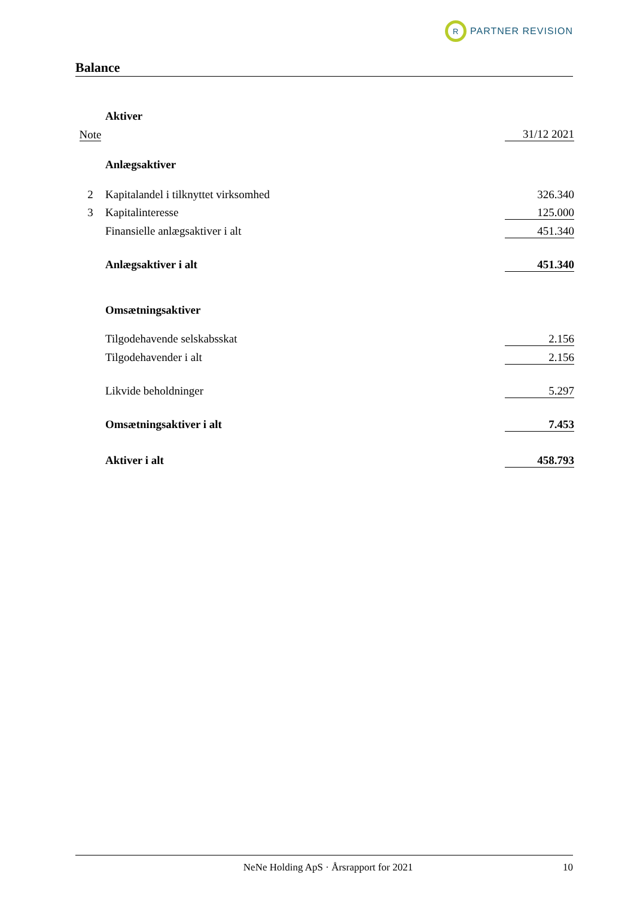R
PARTNER REVISION
Balance
| | Aktiver | | |
| Note | | | 31/12 2021 |
| | Anlægsaktiver | | |
| 2 | Kapitalandel i tilknyttet virksomhed | | 326.340 |
| 3 | Kapitalinteresse | | 125.000 |
| | Finansielle anlægsaktiver i alt | | 451.340 |
| | Anlægsaktiver i alt | | 451.340 |
| | Omsætningsaktiver | | |
| | Tilgodehavende selskabsskat | | 2.156 |
| | Tilgodehavender i alt | | 2.156 |
| | Likvide beholdninger | | 5.297 |
| | Omsætningsaktiver i alt | | 7.453 |
| | Aktiver i alt | | 458.793 |
NeNe Holding ApS · Årsrapport for 2021 10